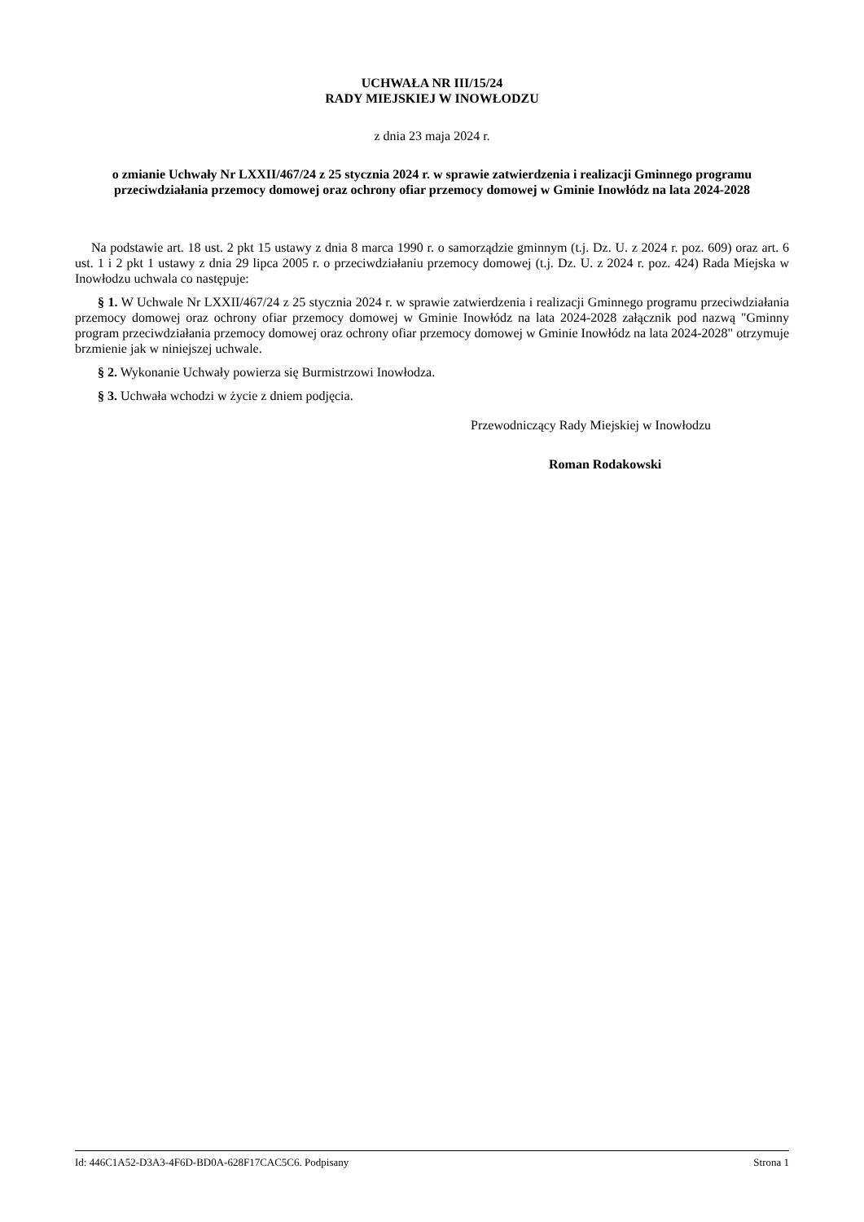UCHWAŁA NR III/15/24
RADY MIEJSKIEJ W INOWŁODZU
z dnia 23 maja 2024 r.
o zmianie Uchwały Nr LXXII/467/24 z 25 stycznia 2024 r. w sprawie zatwierdzenia i realizacji Gminnego programu przeciwdziałania przemocy domowej oraz ochrony ofiar przemocy domowej w Gminie Inowłódz na lata 2024-2028
Na podstawie art. 18 ust. 2 pkt 15 ustawy z dnia 8 marca 1990 r. o samorządzie gminnym (t.j. Dz. U. z 2024 r. poz. 609) oraz art. 6 ust. 1 i 2 pkt 1 ustawy z dnia 29 lipca 2005 r. o przeciwdziałaniu przemocy domowej (t.j. Dz. U. z 2024 r. poz. 424) Rada Miejska w Inowłodzu uchwala co następuje:
§ 1. W Uchwale Nr LXXII/467/24 z 25 stycznia 2024 r. w sprawie zatwierdzenia i realizacji Gminnego programu przeciwdziałania przemocy domowej oraz ochrony ofiar przemocy domowej w Gminie Inowłódz na lata 2024-2028 załącznik pod nazwą "Gminny program przeciwdziałania przemocy domowej oraz ochrony ofiar przemocy domowej w Gminie Inowłódz na lata 2024-2028" otrzymuje brzmienie jak w niniejszej uchwale.
§ 2. Wykonanie Uchwały powierza się Burmistrzowi Inowłodza.
§ 3. Uchwała wchodzi w życie z dniem podjęcia.
Przewodniczący Rady Miejskiej w Inowłodzu
Roman Rodakowski
Id: 446C1A52-D3A3-4F6D-BD0A-628F17CAC5C6. Podpisany Strona 1